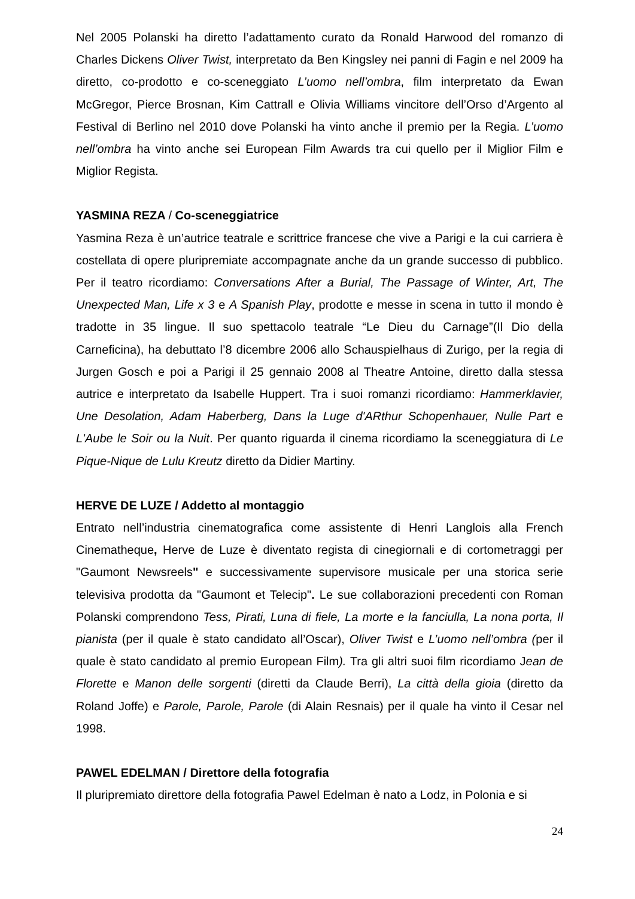Nel 2005 Polanski ha diretto l’adattamento curato da Ronald Harwood del romanzo di Charles Dickens Oliver Twist, interpretato da Ben Kingsley nei panni di Fagin e nel 2009 ha diretto, co-prodotto e co-sceneggiato L’uomo nell’ombra, film interpretato da Ewan McGregor, Pierce Brosnan, Kim Cattrall e Olivia Williams vincitore dell’Orso d’Argento al Festival di Berlino nel 2010 dove Polanski ha vinto anche il premio per la Regia. L’uomo nell’ombra ha vinto anche sei European Film Awards tra cui quello per il Miglior Film e Miglior Regista.
YASMINA REZA / Co-sceneggiatrice
Yasmina Reza è un’autrice teatrale e scrittrice francese che vive a Parigi e la cui carriera è costellata di opere pluripremiate accompagnate anche da un grande successo di pubblico. Per il teatro ricordiamo: Conversations After a Burial, The Passage of Winter, Art, The Unexpected Man, Life x 3 e A Spanish Play, prodotte e messe in scena in tutto il mondo è tradotte in 35 lingue. Il suo spettacolo teatrale “Le Dieu du Carnage”(Il Dio della Carneficina), ha debuttato l’8 dicembre 2006 allo Schauspielhaus di Zurigo, per la regia di Jurgen Gosch e poi a Parigi il 25 gennaio 2008 al Theatre Antoine, diretto dalla stessa autrice e interpretato da Isabelle Huppert. Tra i suoi romanzi ricordiamo: Hammerklavier, Une Desolation, Adam Haberberg, Dans la Luge d'ARthur Schopenhauer, Nulle Part e L'Aube le Soir ou la Nuit. Per quanto riguarda il cinema ricordiamo la sceneggiatura di Le Pique-Nique de Lulu Kreutz diretto da Didier Martiny.
HERVE DE LUZE / Addetto al montaggio
Entrato nell’industria cinematografica come assistente di Henri Langlois alla French Cinematheque, Herve de Luze è diventato regista di cinegiornali e di cortometraggi per "Gaumont Newsreels" e successivamente supervisore musicale per una storica serie televisiva prodotta da "Gaumont et Telecip". Le sue collaborazioni precedenti con Roman Polanski comprendono Tess, Pirati, Luna di fiele, La morte e la fanciulla, La nona porta, Il pianista (per il quale è stato candidato all’Oscar), Oliver Twist e L’uomo nell’ombra (per il quale è stato candidato al premio European Film). Tra gli altri suoi film ricordiamo Jean de Florette e Manon delle sorgenti (diretti da Claude Berri), La città della gioia (diretto da Roland Joffe) e Parole, Parole, Parole (di Alain Resnais) per il quale ha vinto il Cesar nel 1998.
PAWEL EDELMAN / Direttore della fotografia
Il pluripremiato direttore della fotografia Pawel Edelman è nato a Lodz, in Polonia e si
24